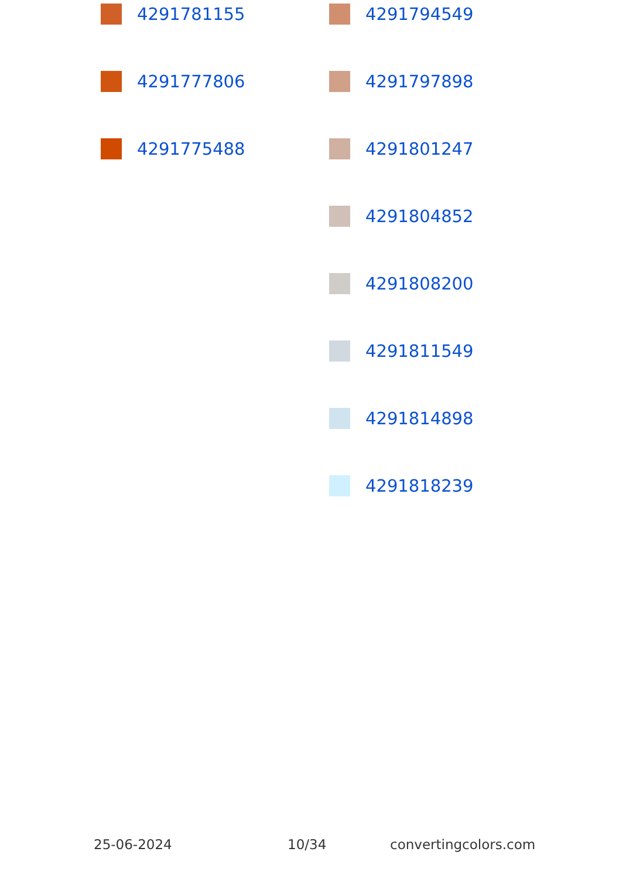4291781155
4291777806
4291775488
4291794549
4291797898
4291801247
4291804852
4291808200
4291811549
4291814898
4291818239
25-06-2024 10/34 convertingcolors.com